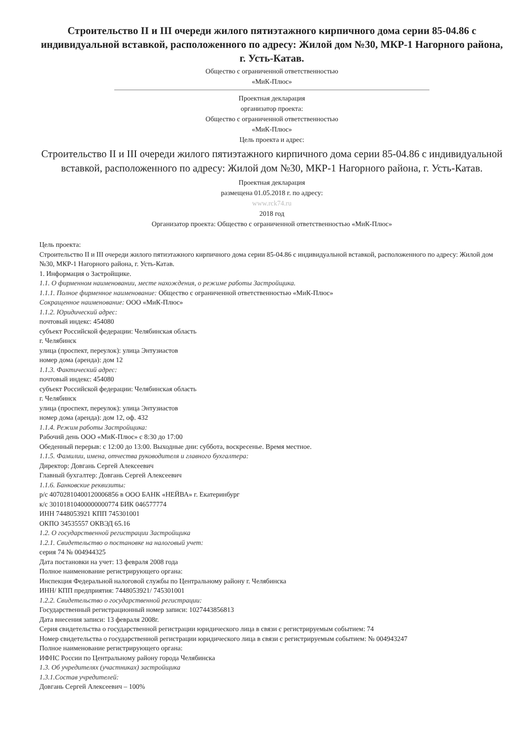Строительство II и III очереди жилого пятиэтажного кирпичного дома серии 85-04.86 с индивидуальной вставкой, расположенного по адресу: Жилой дом №30, МКР-1 Нагорного района, г. Усть-Катав.
Общество с ограниченной ответственностью
«МиК-Плюс»
Проектная декларация
организатор проекта:
Общество с ограниченной ответственностью
«МиК-Плюс»
Цель проекта и адрес:
Строительство II и III очереди жилого пятиэтажного кирпичного дома серии 85-04.86 с индивидуальной вставкой, расположенного по адресу: Жилой дом №30, МКР-1 Нагорного района, г. Усть-Катав.
Проектная декларация
размещена 01.05.2018 г. по адресу:
www.rck74.ru
2018 год
Организатор проекта: Общество с ограниченной ответственностью «МиК-Плюс»
Цель проекта:
Строительство II и III очереди жилого пятиэтажного кирпичного дома серии 85-04.86 с индивидуальной вставкой, расположенного по адресу: Жилой дом №30, МКР-1 Нагорного района, г. Усть-Катав.
1. Информация о Застройщике.
1.1. О фирменном наименовании, месте нахождения, о режиме работы Застройщика.
1.1.1. Полное фирменное наименование: Общество с ограниченной ответственностью «МиК-Плюс»
Сокращенное наименование: ООО «МиК-Плюс»
1.1.2. Юридический адрес:
почтовый индекс: 454080
субъект Российской федерации: Челябинская область
г. Челябинск
улица (проспект, переулок): улица Энтузиастов
номер дома (аренда): дом 12
1.1.3. Фактический адрес:
почтовый индекс: 454080
субъект Российской федерации: Челябинская область
г. Челябинск
улица (проспект, переулок): улица Энтузиастов
номер дома (аренда): дом 12, оф. 432
1.1.4. Режим работы Застройщика:
Рабочий день ООО «МиК-Плюс» с 8:30 до 17:00
Обеденный перерыв: с 12:00 до 13:00. Выходные дни: суббота, воскресенье. Время местное.
1.1.5. Фамилии, имена, отчества руководителя и главного бухгалтера:
Директор: Довгань Сергей Алексеевич
Главный бухгалтер: Довгань Сергей Алексеевич
1.1.6. Банковские реквизиты:
р/с 40702810400120006856 в ООО БАНК «НЕЙВА» г. Екатеринбург
к/с 30101810400000000774 БИК 046577774
ИНН 7448053921 КПП 745301001
ОКПО 34535557 ОКВЭД 65.16
1.2. О государственной регистрации Застройщика
1.2.1. Свидетельство о постановке на налоговый учет:
серия 74 № 004944325
Дата постановки на учет: 13 февраля 2008 года
Полное наименование регистрирующего органа:
Инспекция Федеральной налоговой службы по Центральному району г. Челябинска
ИНН/ КПП предприятия: 7448053921/ 745301001
1.2.2. Свидетельство о государственной регистрации:
Государственный регистрационный номер записи: 1027443856813
Дата внесения записи: 13 февраля 2008г.
Серия свидетельства о государственной регистрации юридического лица в связи с регистрируемым событием: 74
Номер свидетельства о государственной регистрации юридического лица в связи с регистрируемым событием: № 004943247
Полное наименование регистрирующего органа:
ИФНС России по Центральному району города Челябинска
1.3. Об учредителях (участниках) застройщика
1.3.1.Состав учредителей:
Довгань Сергей Алексеевич – 100%